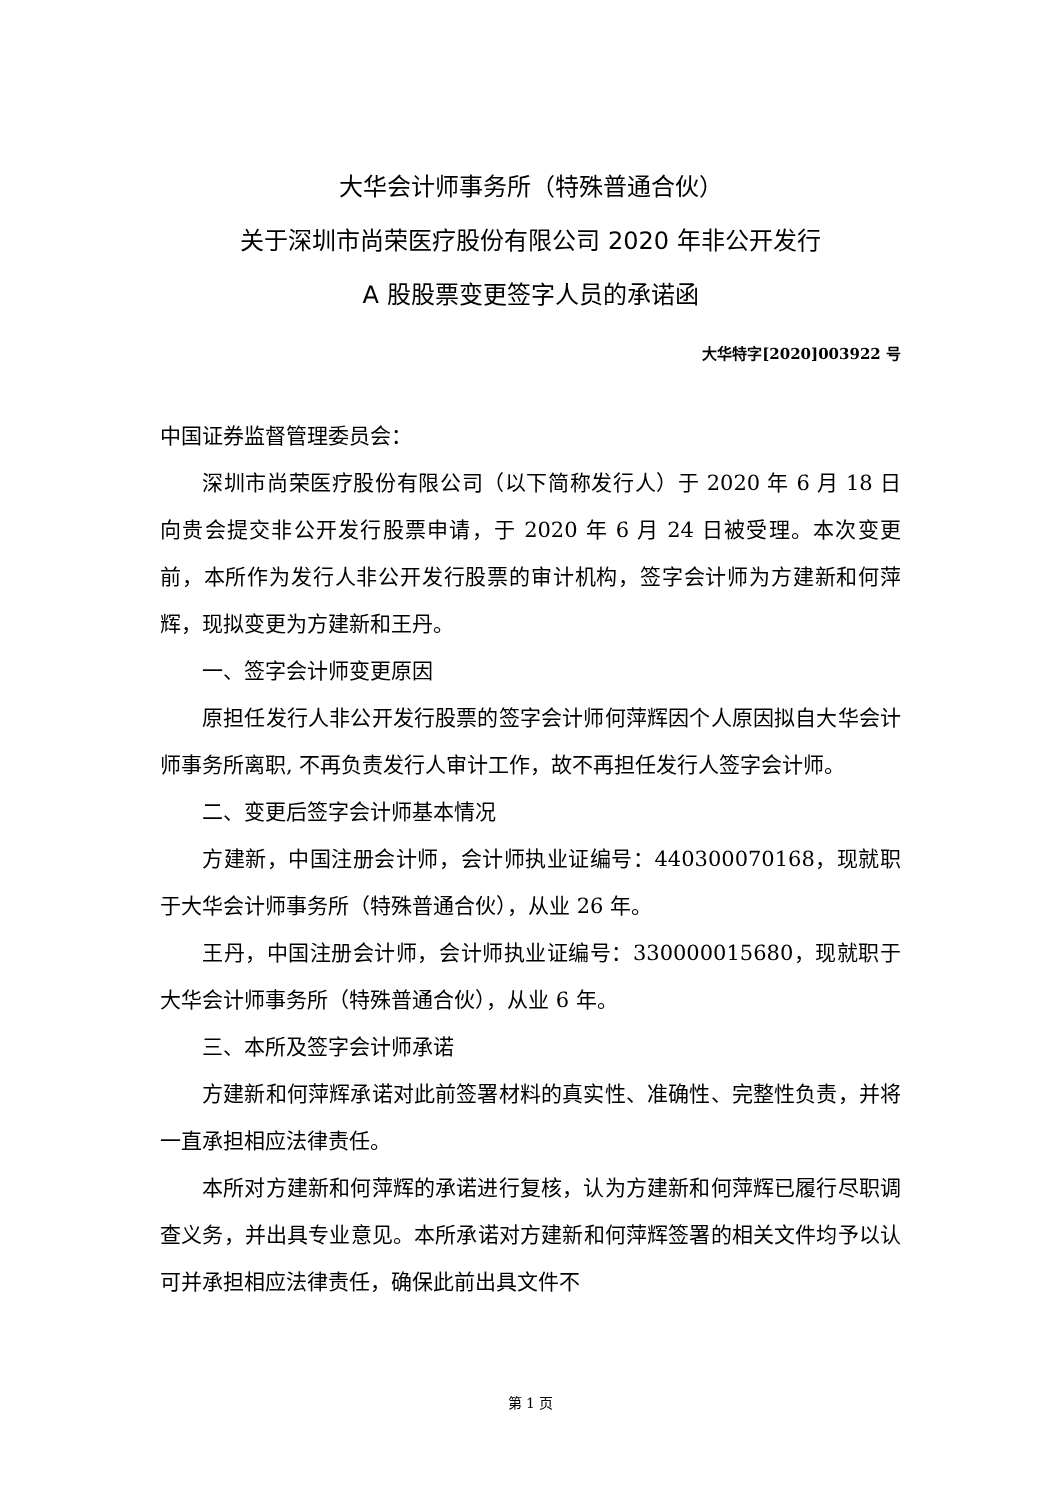大华会计师事务所（特殊普通合伙）
关于深圳市尚荣医疗股份有限公司 2020 年非公开发行
A 股股票变更签字人员的承诺函
大华特字[2020]003922 号
中国证券监督管理委员会：
深圳市尚荣医疗股份有限公司（以下简称发行人）于 2020 年 6 月 18 日向贵会提交非公开发行股票申请，于 2020 年 6 月 24 日被受理。本次变更前，本所作为发行人非公开发行股票的审计机构，签字会计师为方建新和何萍辉，现拟变更为方建新和王丹。
一、签字会计师变更原因
原担任发行人非公开发行股票的签字会计师何萍辉因个人原因拟自大华会计师事务所离职, 不再负责发行人审计工作，故不再担任发行人签字会计师。
二、变更后签字会计师基本情况
方建新，中国注册会计师，会计师执业证编号：440300070168，现就职于大华会计师事务所（特殊普通合伙），从业 26 年。
王丹，中国注册会计师，会计师执业证编号：330000015680，现就职于大华会计师事务所（特殊普通合伙），从业 6 年。
三、本所及签字会计师承诺
方建新和何萍辉承诺对此前签署材料的真实性、准确性、完整性负责，并将一直承担相应法律责任。
本所对方建新和何萍辉的承诺进行复核，认为方建新和何萍辉已履行尽职调查义务，并出具专业意见。本所承诺对方建新和何萍辉签署的相关文件均予以认可并承担相应法律责任，确保此前出具文件不
第 1 页